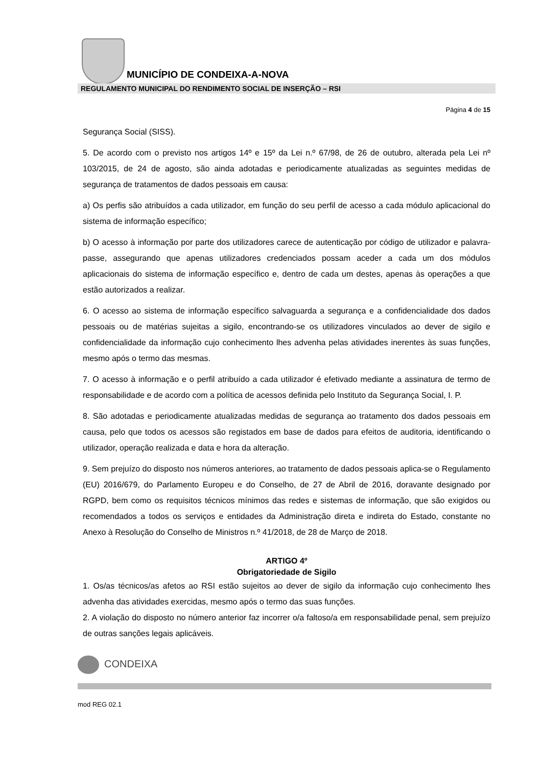MUNICÍPIO DE CONDEIXA-A-NOVA
REGULAMENTO MUNICIPAL DO RENDIMENTO SOCIAL DE INSERÇÃO – RSI
Página 4 de 15
Segurança Social (SISS).
5. De acordo com o previsto nos artigos 14º e 15º da Lei n.º 67/98, de 26 de outubro, alterada pela Lei nº 103/2015, de 24 de agosto, são ainda adotadas e periodicamente atualizadas as seguintes medidas de segurança de tratamentos de dados pessoais em causa:
a) Os perfis são atribuídos a cada utilizador, em função do seu perfil de acesso a cada módulo aplicacional do sistema de informação específico;
b) O acesso à informação por parte dos utilizadores carece de autenticação por código de utilizador e palavra-passe, assegurando que apenas utilizadores credenciados possam aceder a cada um dos módulos aplicacionais do sistema de informação específico e, dentro de cada um destes, apenas às operações a que estão autorizados a realizar.
6. O acesso ao sistema de informação específico salvaguarda a segurança e a confidencialidade dos dados pessoais ou de matérias sujeitas a sigilo, encontrando-se os utilizadores vinculados ao dever de sigilo e confidencialidade da informação cujo conhecimento lhes advenha pelas atividades inerentes às suas funções, mesmo após o termo das mesmas.
7. O acesso à informação e o perfil atribuído a cada utilizador é efetivado mediante a assinatura de termo de responsabilidade e de acordo com a política de acessos definida pelo Instituto da Segurança Social, I. P.
8. São adotadas e periodicamente atualizadas medidas de segurança ao tratamento dos dados pessoais em causa, pelo que todos os acessos são registados em base de dados para efeitos de auditoria, identificando o utilizador, operação realizada e data e hora da alteração.
9. Sem prejuízo do disposto nos números anteriores, ao tratamento de dados pessoais aplica-se o Regulamento (EU) 2016/679, do Parlamento Europeu e do Conselho, de 27 de Abril de 2016, doravante designado por RGPD, bem como os requisitos técnicos mínimos das redes e sistemas de informação, que são exigidos ou recomendados a todos os serviços e entidades da Administração direta e indireta do Estado, constante no Anexo à Resolução do Conselho de Ministros n.º 41/2018, de 28 de Março de 2018.
ARTIGO 4º
Obrigatoriedade de Sigilo
1. Os/as técnicos/as afetos ao RSI estão sujeitos ao dever de sigilo da informação cujo conhecimento lhes advenha das atividades exercidas, mesmo após o termo das suas funções.
2. A violação do disposto no número anterior faz incorrer o/a faltoso/a em responsabilidade penal, sem prejuízo de outras sanções legais aplicáveis.
CONDEIXA
mod REG 02.1